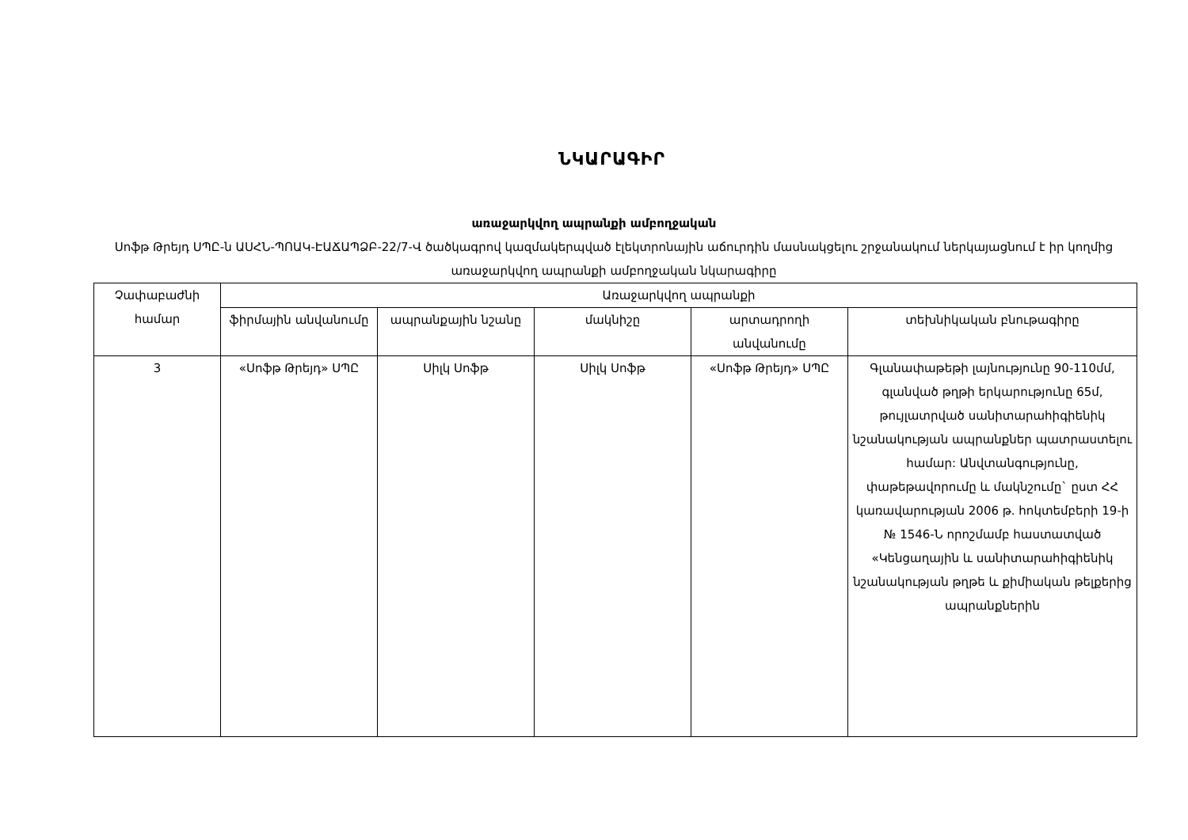ՆԿԱՐԱԳԻՐ
առաջարկվող ապրանքի ամբողջական
Սոֆթ Թրեյդ ՍՊԸ-ն ԱՍՀՆ-ՊՈԱԿ-ԷԱՃԱՊՁԲ-22/7-Վ ծածկագրով կազմակերպված էլեկտրոնային աճուրդին մասնակցելու շրջանակում ներկայացնում է իր կողմից առաջարկվող ապրանքի ամբողջական նկարագիրը
| Չափաբաժնի համար | Առաջարկվող ապրանքի | | | | |
| --- | --- | --- | --- | --- | --- |
| | ֆիրմային անվանումը | ապրանքային նշանը | մակնիշը | արտադրողի անվանումը | տեխնիկական բնութագիրը |
| 3 | «Սոֆթ Թրեյդ» ՍՊԸ | Սիլկ Սոֆթ | Սիլկ Սոֆթ | «Սոֆթ Թրեյդ» ՍՊԸ | Գլանափաթեթի լայնությունը 90-110մմ, գլանված թղթի երկարությունը 65մ, թույլատրված սանիտարահիգիենիկ նշանակության ապրանքներ պատրաստելու համար: Անվտանգությունը, փաթեթավորումը և մակնշումը` ըստ ՀՀ կառավարության 2006 թ. հոկտեմբերի 19-ի № 1546-Ն որոշմամբ հաստատված «Կենցաղային և սանիտարահիգիենիկ նշանակության թղթե և քիմիական թելքերից ապրանքներին |